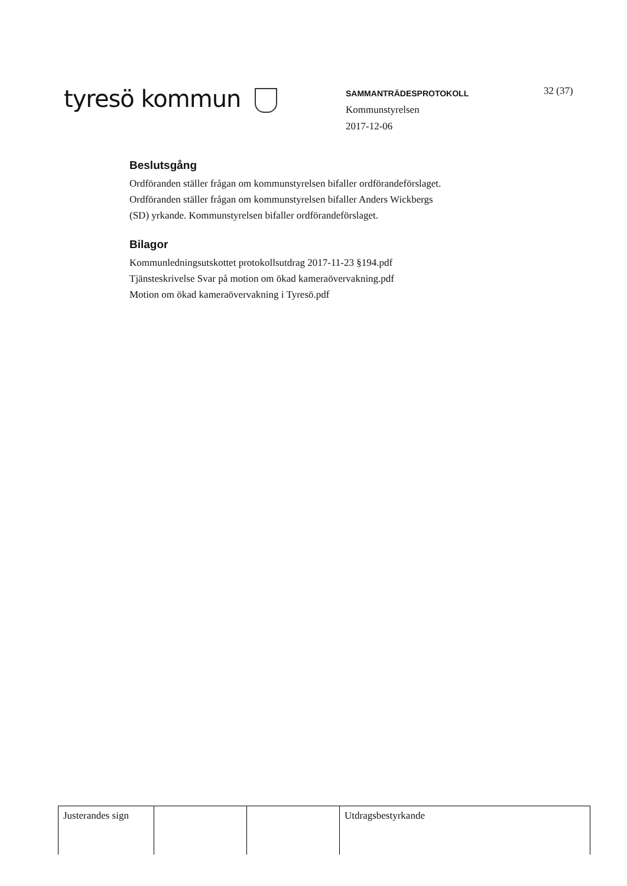tyresö kommun
SAMMANTRÄDESPROTOKOLL
Kommunstyrelsen
2017-12-06
32 (37)
Beslutsgång
Ordföranden ställer frågan om kommunstyrelsen bifaller ordförandeförslaget.
Ordföranden ställer frågan om kommunstyrelsen bifaller Anders Wickbergs
(SD) yrkande. Kommunstyrelsen bifaller ordförandeförslaget.
Bilagor
Kommunledningsutskottet protokollsutdrag 2017-11-23 §194.pdf
Tjänsteskrivelse Svar på motion om ökad kameraövervakning.pdf
Motion om ökad kameraövervakning i Tyresö.pdf
| Justerandes sign | | | Utdragsbestyrkande |